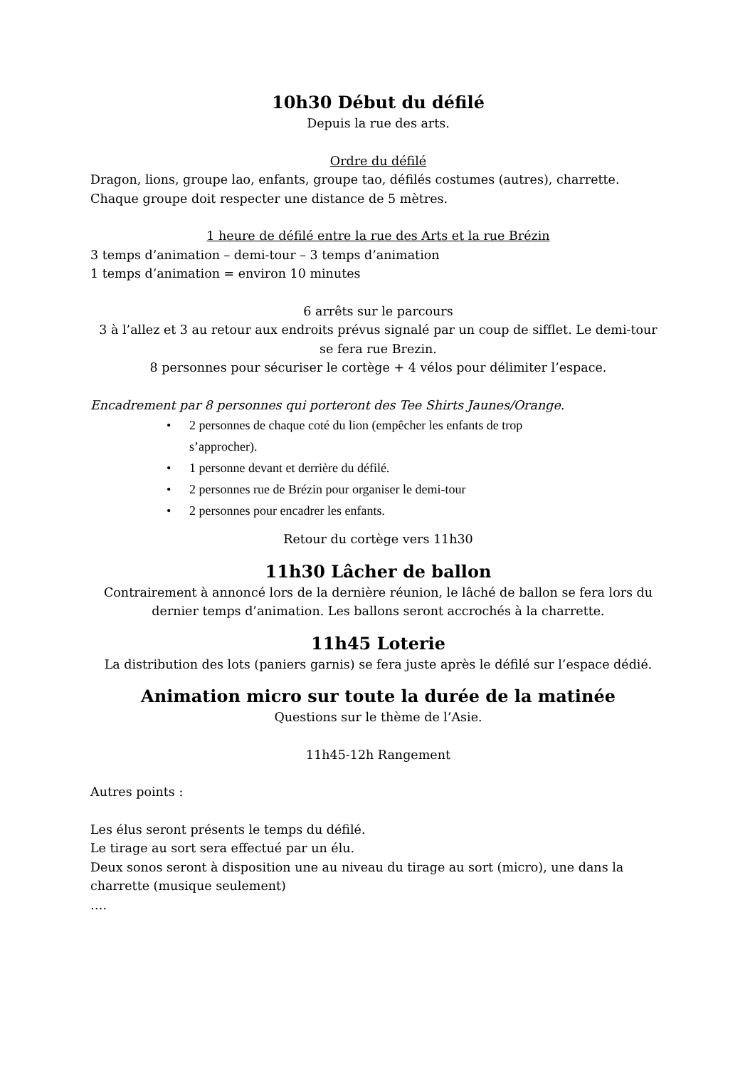10h30 Début du défilé
Depuis la rue des arts.
Ordre du défilé
Dragon, lions, groupe lao, enfants, groupe tao, défilés costumes (autres), charrette.
Chaque groupe doit respecter une distance de 5 mètres.
1 heure de défilé entre la rue des Arts et la rue Brézin
3 temps d’animation – demi-tour – 3 temps d’animation
1 temps d’animation = environ 10 minutes
6 arrêts sur le parcours
3 à l’allez et 3 au retour aux endroits prévus signalé par un coup de sifflet. Le demi-tour se fera rue Brezin.
8 personnes pour sécuriser le cortège + 4 vélos pour délimiter l’espace.
Encadrement par 8 personnes qui porteront des Tee Shirts Jaunes/Orange.
• 2 personnes de chaque coté du lion (empêcher les enfants de trop s’approcher).
• 1 personne devant et derrière du défilé.
• 2 personnes rue de Brézin pour organiser le demi-tour
• 2 personnes pour encadrer les enfants.
Retour du cortège vers 11h30
11h30 Lâcher de ballon
Contrairement à annoncé lors de la dernière réunion, le lâché de ballon se fera lors du dernier temps d’animation. Les ballons seront accrochés à la charrette.
11h45 Loterie
La distribution des lots (paniers garnis) se fera juste après le défilé sur l’espace dédié.
Animation micro sur toute la durée de la matinée
Questions sur le thème de l’Asie.
11h45-12h Rangement
Autres points :
Les élus seront présents le temps du défilé.
Le tirage au sort sera effectué par un élu.
Deux sonos seront à disposition une au niveau du tirage au sort (micro), une dans la charrette (musique seulement)
….